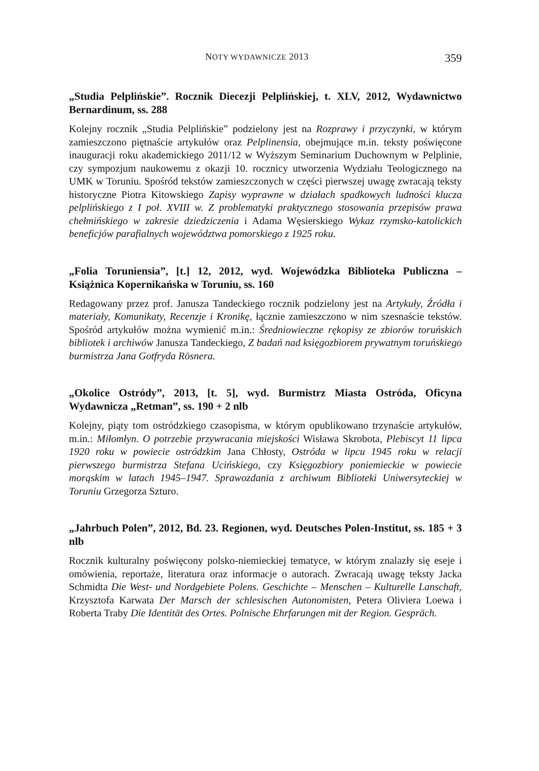NOTY WYDAWNICZE 2013 359
„Studia Pelplińskie”. Rocznik Diecezji Pelplińskiej, t. XLV, 2012, Wydawnictwo Bernardinum, ss. 288
Kolejny rocznik „Studia Pelplińskie” podzielony jest na Rozprawy i przyczynki, w którym zamieszczono piętnaście artykułów oraz Pelplinensia, obejmujące m.in. teksty poświęcone inauguracji roku akademickiego 2011/12 w Wyższym Seminarium Duchownym w Pelplinie, czy sympozjum naukowemu z okazji 10. rocznicy utworzenia Wydziału Teologicznego na UMK w Toruniu. Spośród tekstów zamieszczonych w części pierwszej uwagę zwracają teksty historyczne Piotra Kitowskiego Zapisy wyprawne w działach spadkowych ludności klucza pelplińskiego z I poł. XVIII w. Z problematyki praktycznego stosowania przepisów prawa chełmińskiego w zakresie dziedziczenia i Adama Węsierskiego Wykaz rzymsko-katolickich beneficjów parafialnych województwa pomorskiego z 1925 roku.
„Folia Toruniensia”, [t.] 12, 2012, wyd. Wojewódzka Biblioteka Publiczna – Książnica Kopernikańska w Toruniu, ss. 160
Redagowany przez prof. Janusza Tandeckiego rocznik podzielony jest na Artykuły, Źródła i materiały, Komunikaty, Recenzje i Kronikę, łącznie zamieszczono w nim szesnaście tekstów. Spośród artykułów można wymienić m.in.: Średniowieczne rękopisy ze zbiorów toruńskich bibliotek i archiwów Janusza Tandeckiego, Z badań nad księgozbiorem prywatnym toruńskiego burmistrza Jana Gotfryda Rösnera.
„Okolice Ostródy”, 2013, [t. 5], wyd. Burmistrz Miasta Ostróda, Oficyna Wydawnicza „Retman”, ss. 190 + 2 nlb
Kolejny, piąty tom ostródzkiego czasopisma, w którym opublikowano trzynaście artykułów, m.in.: Miłomłyn. O potrzebie przywracania miejskości Wisława Skrobota, Plebiscyt 11 lipca 1920 roku w powiecie ostródzkim Jana Chłosty, Ostróda w lipcu 1945 roku w relacji pierwszego burmistrza Stefana Ucińskiego, czy Księgozbiory poniemieckie w powiecie morąskim w latach 1945–1947. Sprawozdania z archiwum Biblioteki Uniwersyteckiej w Toruniu Grzegorza Szturo.
„Jahrbuch Polen”, 2012, Bd. 23. Regionen, wyd. Deutsches Polen-Institut, ss. 185 + 3 nlb
Rocznik kulturalny poświęcony polsko-niemieckiej tematyce, w którym znalazły się eseje i omówienia, reportaże, literatura oraz informacje o autorach. Zwracają uwagę teksty Jacka Schmidta Die West- und Nordgebiete Polens. Geschichte – Menschen – Kulturelle Lanschaft, Krzysztofa Karwata Der Marsch der schlesischen Autonomisten, Petera Oliviera Loewa i Roberta Traby Die Identität des Ortes. Polnische Ehrfarungen mit der Region. Gespräch.